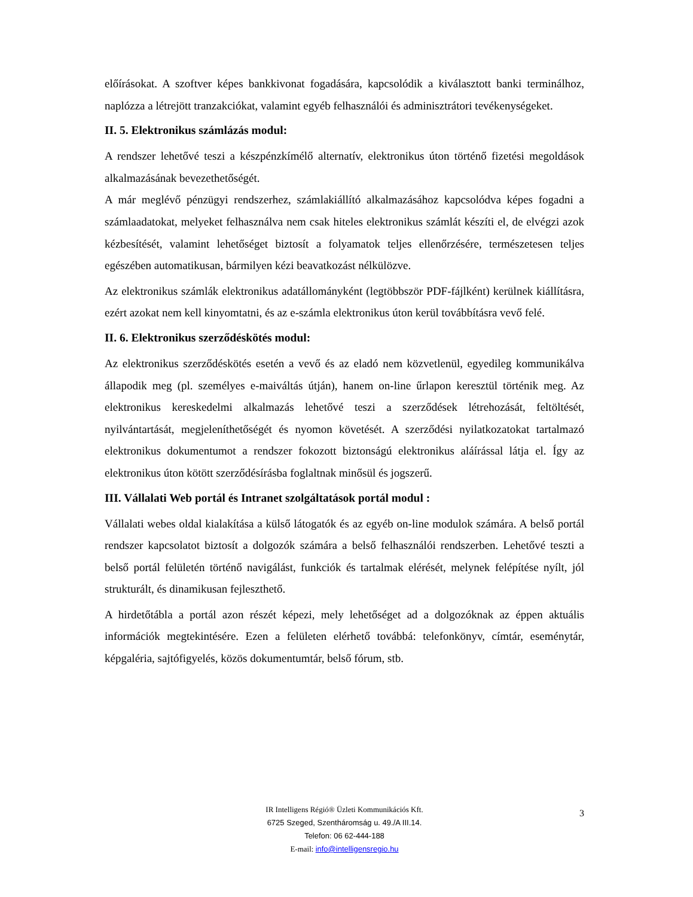előírásokat. A szoftver képes bankkivonat fogadására, kapcsolódik a kiválasztott banki terminálhoz, naplózza a létrejött tranzakciókat, valamint egyéb felhasználói és adminisztrátori tevékenységeket.
II. 5. Elektronikus számlázás modul:
A rendszer lehetővé teszi a készpénzkímélő alternatív, elektronikus úton történő fizetési megoldások alkalmazásának bevezethetőségét.
A már meglévő pénzügyi rendszerhez, számlakiállító alkalmazásához kapcsolódva képes fogadni a számlaadatokat, melyeket felhasználva nem csak hiteles elektronikus számlát készíti el, de elvégzi azok kézbesítését, valamint lehetőséget biztosít a folyamatok teljes ellenőrzésére, természetesen teljes egészében automatikusan, bármilyen kézi beavatkozást nélkülözve.
Az elektronikus számlák elektronikus adatállományként (legtöbbször PDF-fájlként) kerülnek kiállításra, ezért azokat nem kell kinyomtatni, és az e-számla elektronikus úton kerül továbbításra vevő felé.
II. 6. Elektronikus szerződéskötés modul:
Az elektronikus szerződéskötés esetén a vevő és az eladó nem közvetlenül, egyedileg kommunikálva állapodik meg (pl. személyes e-maiváltás útján), hanem on-line űrlapon keresztül történik meg. Az elektronikus kereskedelmi alkalmazás lehetővé teszi a szerződések létrehozását, feltöltését, nyilvántartását, megjeleníthetőségét és nyomon követését. A szerződési nyilatkozatokat tartalmazó elektronikus dokumentumot a rendszer fokozott biztonságú elektronikus aláírással látja el. Így az elektronikus úton kötött szerződésírásba foglaltnak minősül és jogszerű.
III. Vállalati Web portál és Intranet szolgáltatások portál modul :
Vállalati webes oldal kialakítása a külső látogatók és az egyéb on-line modulok számára. A belső portál rendszer kapcsolatot biztosít a dolgozók számára a belső felhasználói rendszerben. Lehetővé teszti a belső portál felületén történő navigálást, funkciók és tartalmak elérését, melynek felépítése nyílt, jól strukturált, és dinamikusan fejleszthető.
A hirdetőtábla a portál azon részét képezi, mely lehetőséget ad a dolgozóknak az éppen aktuális információk megtekintésére. Ezen a felületen elérhető továbbá: telefonkönyv, címtár, eseménytár, képgaléria, sajtófigyelés, közös dokumentumtár, belső fórum, stb.
IR Intelligens Régió® Üzleti Kommunikációs Kft.
6725 Szeged, Szentháromság u. 49./A III.14.
Telefon: 06 62-444-188
E-mail: info@intelligensregio.hu
3